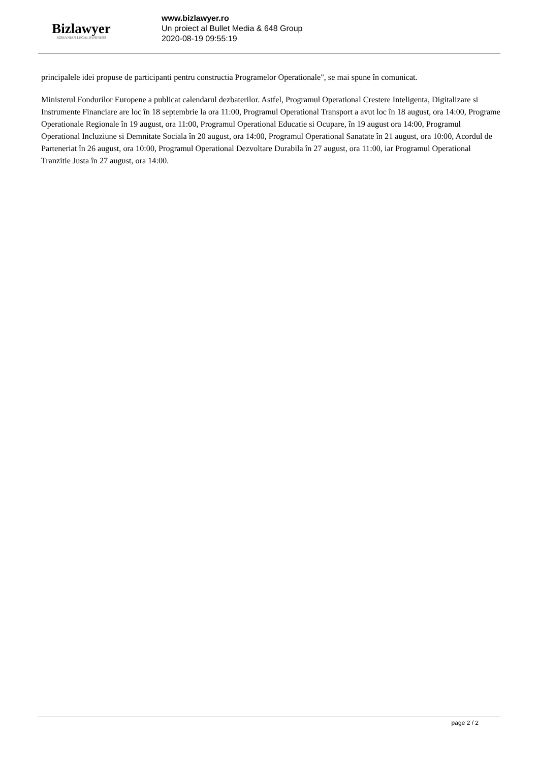Bizlawyer
ROMANIAN LEGAL BUSINESS
www.bizlawyer.ro
Un proiect al Bullet Media & 648 Group
2020-08-19 09:55:19
principalele idei propuse de participanti pentru constructia Programelor Operationale", se mai spune în comunicat.
Ministerul Fondurilor Europene a publicat calendarul dezbaterilor. Astfel, Programul Operational Crestere Inteligenta, Digitalizare si Instrumente Financiare are loc în 18 septembrie la ora 11:00, Programul Operational Transport a avut loc în 18 august, ora 14:00, Programe Operationale Regionale în 19 august, ora 11:00, Programul Operational Educatie si Ocupare, în 19 august ora 14:00, Programul Operational Incluziune si Demnitate Sociala în 20 august, ora 14:00, Programul Operational Sanatate în 21 august, ora 10:00, Acordul de Parteneriat în 26 august, ora 10:00, Programul Operational Dezvoltare Durabila în 27 august, ora 11:00, iar Programul Operational Tranzitie Justa în 27 august, ora 14:00.
page 2 / 2